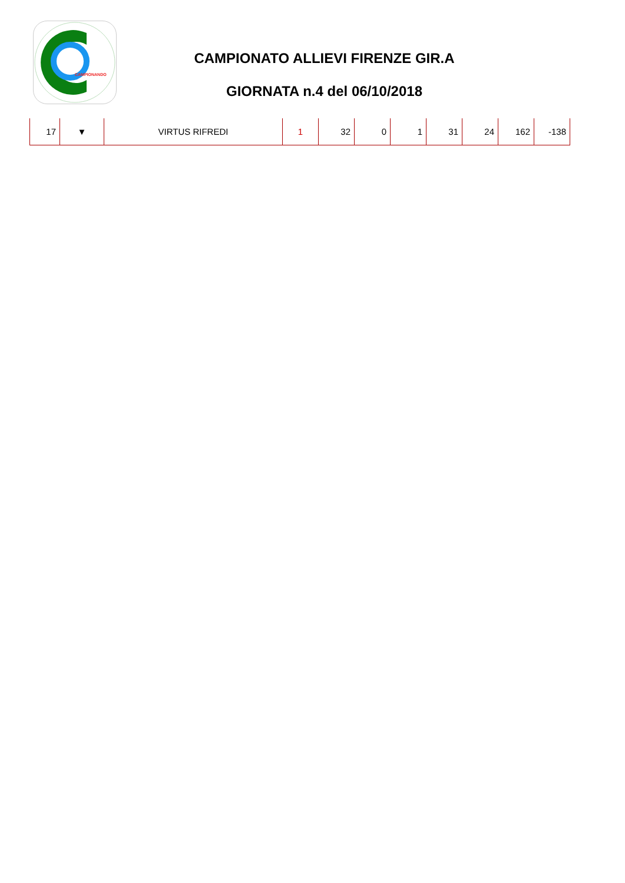CAMPIONANDO
CAMPIONATO ALLIEVI FIRENZE GIR.A
GIORNATA n.4 del 06/10/2018
| 17 | ▼ | VIRTUS RIFREDI | 1 | 32 | 0 | 1 | 31 | 24 | 162 | -138 |